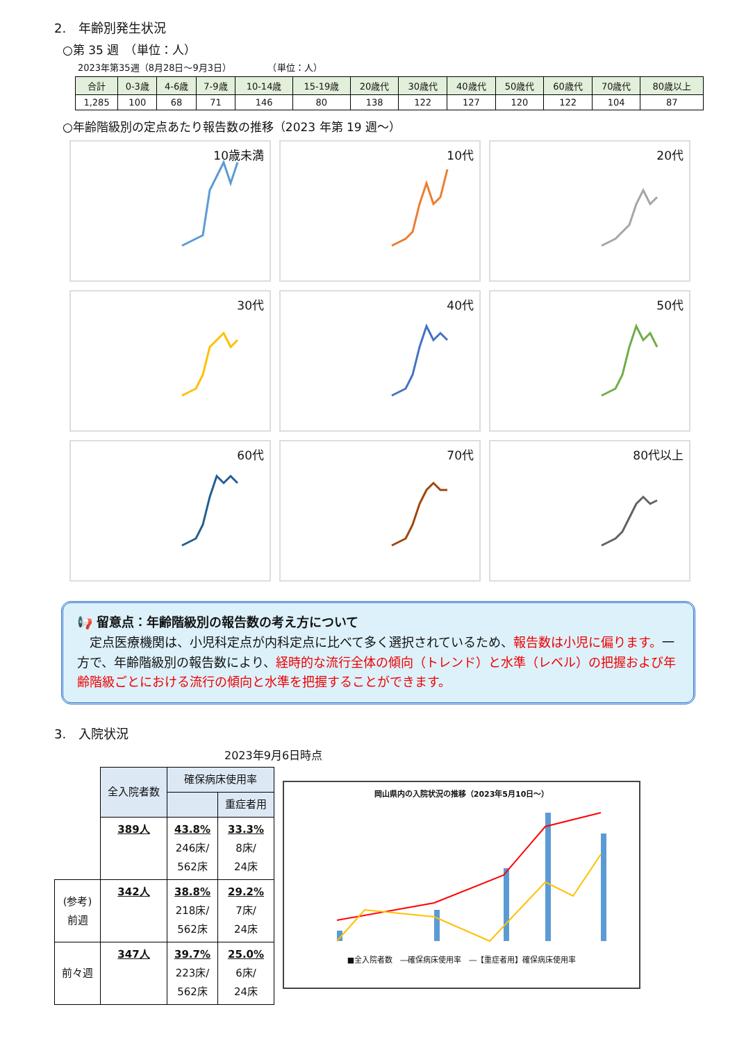2.　年齢別発生状況
○第 35 週　（単位：人）
2023年第35週（8月28日～9月3日）　　　　　（単位：人）
| 合計 | 0-3歳 | 4-6歳 | 7-9歳 | 10-14歳 | 15-19歳 | 20歳代 | 30歳代 | 40歳代 | 50歳代 | 60歳代 | 70歳代 | 80歳以上 |
| --- | --- | --- | --- | --- | --- | --- | --- | --- | --- | --- | --- | --- |
| 1,285 | 100 | 68 | 71 | 146 | 80 | 138 | 122 | 127 | 120 | 122 | 104 | 87 |
○年齢階級別の定点あたり報告数の推移（2023 年第 19 週～）
10歳未満
10代
20代
30代
40代
50代
60代
70代
80代以上
📢 留意点：年齢階級別の報告数の考え方について
　定点医療機関は、小児科定点が内科定点に比べて多く選択されているため、報告数は小児に偏ります。一方で、年齢階級別の報告数により、経時的な流行全体の傾向（トレンド）と水準（レベル）の把握および年齢階級ごとにおける流行の傾向と水準を把握することができます。
3.　入院状況
2023年9月6日時点
| | 全入院者数 | 確保病床使用率 | |
| | | | 重症者用 |
| | 389人 | 43.8% 246床/ 562床 | 33.3% 8床/ 24床 |
| (参考) 前週 | 342人 | 38.8% 218床/ 562床 | 29.2% 7床/ 24床 |
| 前々週 | 347人 | 39.7% 223床/ 562床 | 25.0% 6床/ 24床 |
岡山県内の入院状況の推移（2023年5月10日～）
■全入院者数　―確保病床使用率　―【重症者用】確保病床使用率